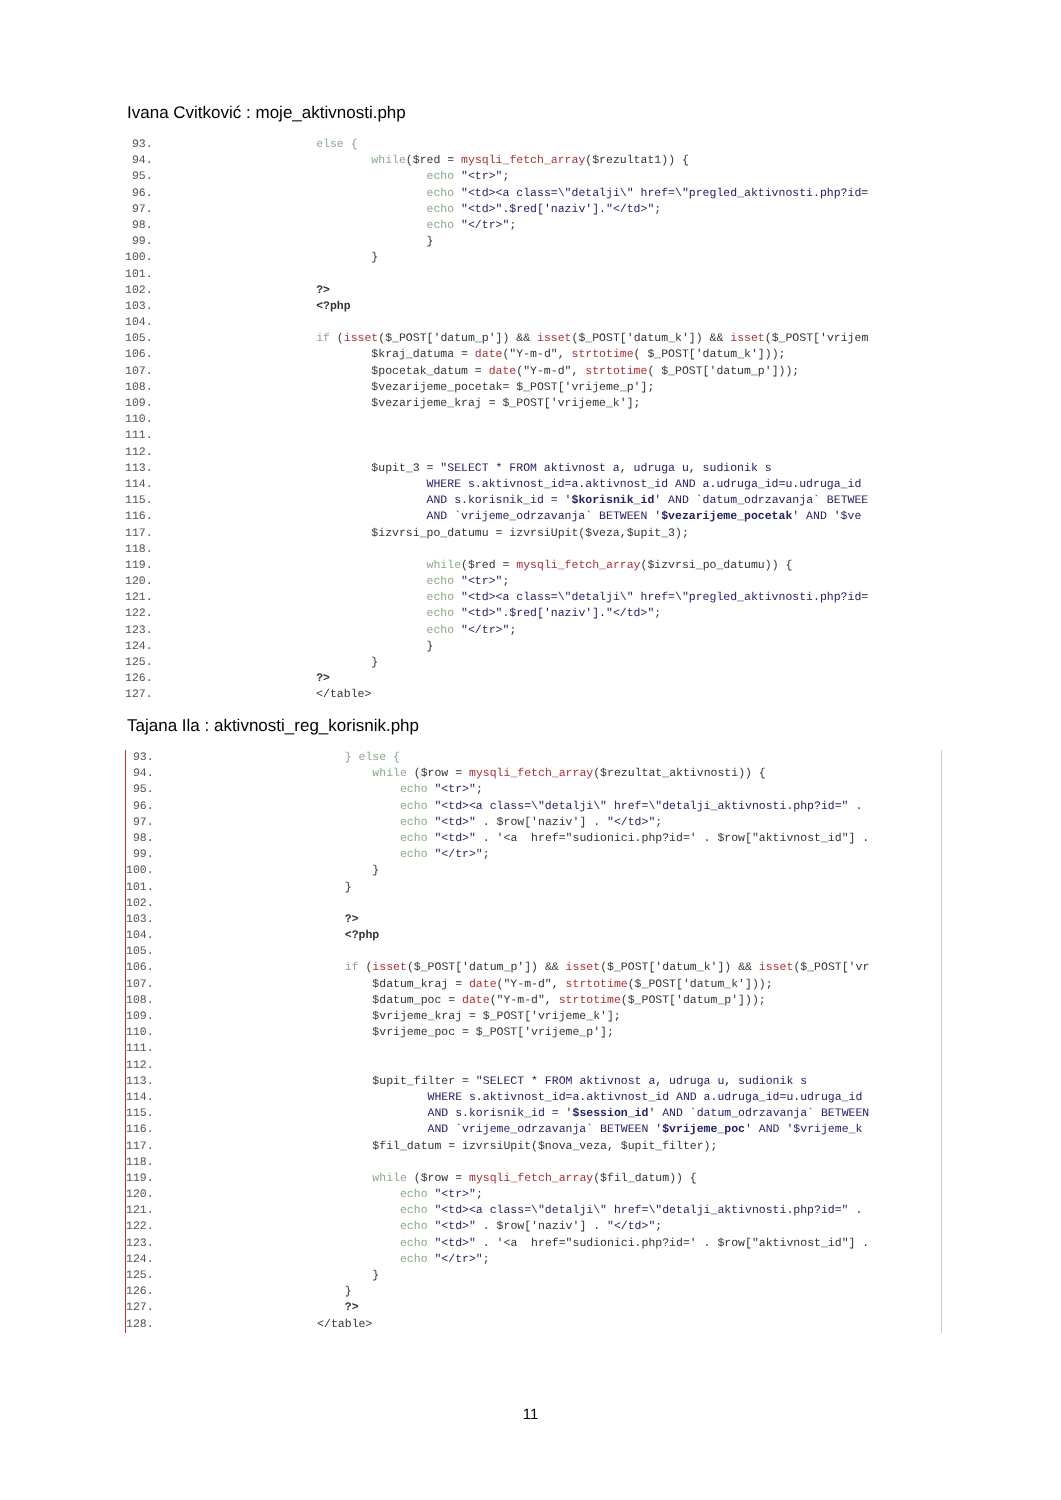Ivana Cvitković : moje_aktivnosti.php
93. else {
94. while($red = mysqli_fetch_array($rezultat1)) {
95. echo "<tr>";
96. echo "<td><a class=\"detalji\" href=\"pregled_aktivnosti.php?id=
97. echo "<td>".$red['naziv']."</td>";
98. echo "</tr>";
99. }
100. }
101.
102. ?>
103. <?php
104.
105. if (isset($_POST['datum_p']) && isset($_POST['datum_k']) && isset($_POST['vrijem
106. $kraj_datuma = date("Y-m-d", strtotime( $_POST['datum_k']));
107. $pocetak_datum = date("Y-m-d", strtotime( $_POST['datum_p']));
108. $vezarijeme_pocetak= $_POST['vrijeme_p'];
109. $vezarijeme_kraj = $_POST['vrijeme_k'];
110.
111.
112.
113. $upit_3 = "SELECT * FROM aktivnost a, udruga u, sudionik s
114. WHERE s.aktivnost_id=a.aktivnost_id AND a.udruga_id=u.udruga_id
115. AND s.korisnik_id = '$korisnik_id' AND `datum_odrzavanja` BETWEE
116. AND `vrijeme_odrzavanja` BETWEEN '$vezarijeme_pocetak' AND '$ve
117. $izvrsi_po_datumu = izvrsiUpit($veza,$upit_3);
118.
119. while($red = mysqli_fetch_array($izvrsi_po_datumu)) {
120. echo "<tr>";
121. echo "<td><a class=\"detalji\" href=\"pregled_aktivnosti.php?id=
122. echo "<td>".$red['naziv']."</td>";
123. echo "</tr>";
124. }
125. }
126. ?>
127. </table>
Tajana Ila : aktivnosti_reg_korisnik.php
93. } else {
94. while ($row = mysqli_fetch_array($rezultat_aktivnosti)) {
95. echo "<tr>";
96. echo "<td><a class=\"detalji\" href=\"detalji_aktivnosti.php?id=" .
97. echo "<td>" . $row['naziv'] . "</td>";
98. echo "<td>" . '<a href="sudionici.php?id=' . $row["aktivnost_id"] .
99. echo "</tr>";
100. }
101. }
102.
103. ?>
104. <?php
105.
106. if (isset($_POST['datum_p']) && isset($_POST['datum_k']) && isset($_POST['vr
107. $datum_kraj = date("Y-m-d", strtotime($_POST['datum_k']));
108. $datum_poc = date("Y-m-d", strtotime($_POST['datum_p']));
109. $vrijeme_kraj = $_POST['vrijeme_k'];
110. $vrijeme_poc = $_POST['vrijeme_p'];
111.
112.
113. $upit_filter = "SELECT * FROM aktivnost a, udruga u, sudionik s
114. WHERE s.aktivnost_id=a.aktivnost_id AND a.udruga_id=u.udruga_id
115. AND s.korisnik_id = '$session_id' AND `datum_odrzavanja` BETWEEN
116. AND `vrijeme_odrzavanja` BETWEEN '$vrijeme_poc' AND '$vrijeme_k
117. $fil_datum = izvrsiUpit($nova_veza, $upit_filter);
118.
119. while ($row = mysqli_fetch_array($fil_datum)) {
120. echo "<tr>";
121. echo "<td><a class=\"detalji\" href=\"detalji_aktivnosti.php?id=" .
122. echo "<td>" . $row['naziv'] . "</td>";
123. echo "<td>" . '<a href="sudionici.php?id=' . $row["aktivnost_id"] .
124. echo "</tr>";
125. }
126. }
127. ?>
128. </table>
11